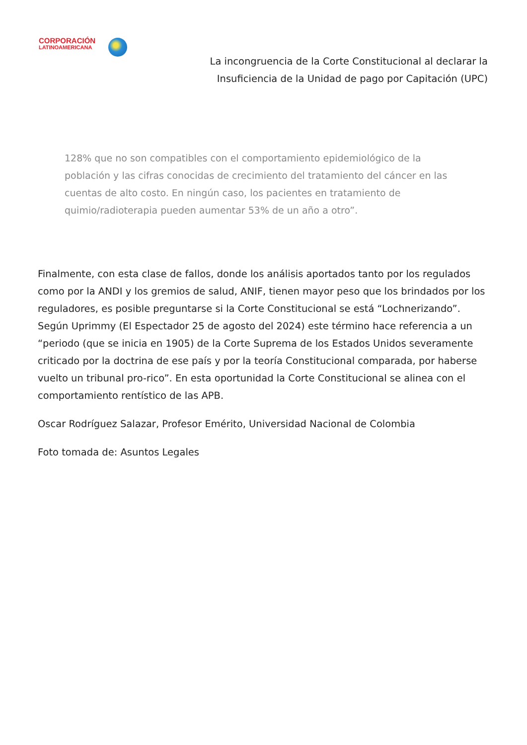CORPORACIÓN
LATINOAMERICANA
La incongruencia de la Corte Constitucional al declarar la Insuficiencia de la Unidad de pago por Capitación (UPC)
128% que no son compatibles con el comportamiento epidemiológico de la población y las cifras conocidas de crecimiento del tratamiento del cáncer en las cuentas de alto costo. En ningún caso, los pacientes en tratamiento de quimio/radioterapia pueden aumentar 53% de un año a otro”.
Finalmente, con esta clase de fallos, donde los análisis aportados tanto por los regulados como por la ANDI y los gremios de salud, ANIF, tienen mayor peso que los brindados por los reguladores, es posible preguntarse si la Corte Constitucional se está “Lochnerizando”. Según Uprimmy (El Espectador 25 de agosto del 2024) este término hace referencia a un “periodo (que se inicia en 1905) de la Corte Suprema de los Estados Unidos severamente criticado por la doctrina de ese país y por la teoría Constitucional comparada, por haberse vuelto un tribunal pro-rico”. En esta oportunidad la Corte Constitucional se alinea con el comportamiento rentístico de las APB.
Oscar Rodríguez Salazar, Profesor Emérito, Universidad Nacional de Colombia
Foto tomada de: Asuntos Legales